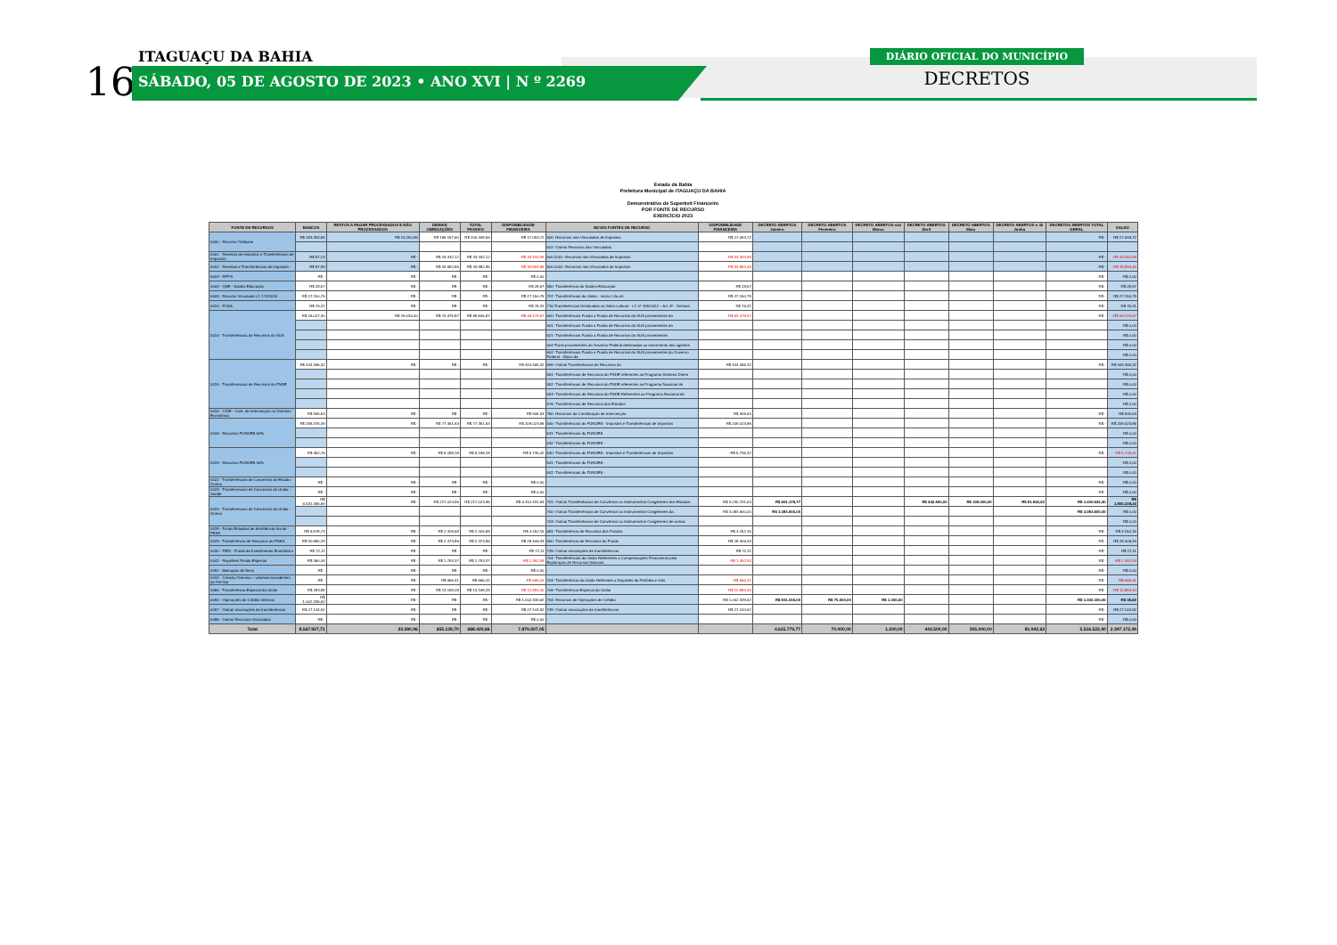16
ITAGUAÇU DA BAHIA
SÁBADO, 05 DE AGOSTO DE 2023 • ANO XVI | N º 2269
DIÁRIO OFICIAL DO MUNICÍPIO
DECRETOS
Estado da Bahia
Prefeitura Municipal de ITAGUAÇU DA BAHIA
Demonstrativo de Superávit Financeiro
POR FONTE DE RECURSO
EXERCÍCIO 2023
| FONTE DE RECURSOS | BANCOS | RESTOS A PAGAR PROCESSADOS E NÃO PROCESSADOS | DEMAIS OBRIGAÇÕES | TOTAL PASSIVO | DISPONIBLIDADE FINANCEIRA | NOVAS FONTES DE RECURSO | DISPONIBLIDADE FINANCEIRA | DECRETO ABERTOS Janeiro | DECRETO ABERTOS Fevereiro | DECRETO ABERTOS n14 Marco | DECRETO ABERTOS Abril | DECRETO ABERTOS Maio | DECRETO ABERTOS n 32 Junho | DECRETOS ABERTOS TOTAL GERAL | SALDO |
| --- | --- | --- | --- | --- | --- | --- | --- | --- | --- | --- | --- | --- | --- | --- | --- |
| 0000 - Recurso Ordinario | R$ 183.354,84 | R$ 14.250,96 | R$ 186.197,60 | R$ 200.448,56 | -R$ 17.093,72 | 500- Recursos não Vinculados de Impostos | R$ 17.093,72 | | | | | | | R$ - | R$ 17.093,72 |
| | | | | | | 501- Outros Recursos não Vinculados | | | | | | | | | |
| 0001 - Receitas de Impostos e Transferências de Impostos - | R$ 87,13 | R$ - | R$ 43.432,12 | R$ 43.432,12 | -R$ 43.344,99 | 500.1001 -Recursos não Vinculados de Impostos | -R$ 43.344,99 | | | | | | | R$ - | -R$ 43.344,99 |
| 0002 - Receitas e Transferências de Impostos - | R$ 87,99 | R$ - | R$ 33.982,85 | R$ 33.982,85 | -R$ 33.894,86 | 500.1002 -Recursos não Vinculados de Impostos | -R$ 33.894,46 | | | | | | | R$ - | -R$ 33.894,46 |
| 0003 - RPPS | R$ - | R$ - | R$ - | R$ - | R$ 0,00 | - | | | | | | | | R$ - | R$ 0,00 |
| 0004 - QSE - Salário Educação | R$ 28,57 | R$ - | R$ - | R$ - | R$ 28,57 | 550- Transferência do Salário-Educação | R$ 28,57 | | | | | | | R$ - | R$ 28,57 |
| 0009 - Recurso Vinculado LC 173/2020 | R$ 27.150,79 | R$ - | R$ - | R$ - | R$ 27.150,79 | 707- Transferências da União - inciso I do art. | R$ 27.150,79 | | | | | | | R$ - | R$ 27.150,79 |
| 0010 - FCBA | R$ 76,41 | R$ - | R$ - | R$ - | R$ 76,41 | 716 Transferências Destinadas ao Setor cultural - LC nº 195/2022 – Art. 8º - Demais | R$ 76,41 | | | | | | | R$ - | R$ 76,41 |
| 0014 - Transferências de Recursos do SUS | R$ 26.027,30 | R$ 19.030,00 | R$ 70.475,87 | R$ 89.505,87 | -R$ 63.478,57 | 600- Transferências Fundo a Fundo de Recursos do SUS provenientes do | -R$ 63.478,57 | | | | | | | R$ - | -R$ 63.478,57 |
| | | | | | | 601- Transferências Fundo a Fundo de Recursos do SUS provenientes do | | | | | | | | | R$ 0,00 |
| | | | | | | 621- Transferências Fundo a Fundo de Recursos do SUS provenientes | | | | | | | | | R$ 0,00 |
| | | | | | | 604-Trans provenientes do Governo Federal destinadas ao vencimento dos agentes | | | | | | | | | R$ 0,00 |
| | | | | | | 602- Transferências Fundo a Fundo de Recursos do SUS provenientes do Governo Federal - Bloco de | | | | | | | | | R$ 0,00 |
| 0015 - Transferencias de Recursos do FNDE | R$ 444.365,32 | R$ - | R$ - | R$ - | R$ 444.365,32 | 569- Outras Transferências de Recursos do | R$ 444.365,32 | | | | | | | R$ - | R$ 444.365,32 |
| | | | | | | 551- Transferências de Recursos do FNDE referentes ao Programa Dinheiro Direto | | | | | | | | | R$ 0,00 |
| | | | | | | 552- Transferências de Recursos do FNDE referentes ao Programa Nacional de | | | | | | | | | R$ 0,00 |
| | | | | | | 553- Transferências de Recursos do FNDE Referentes ao Programa Nacional de | | | | | | | | | R$ 0,00 |
| | | | | | | 576- Transferências de Recursos dos Estados | | | | | | | | | R$ 0,00 |
| 0016 - CIDE - Cont. de Intervenção no Domínio Econômico | R$ 905,53 | R$ - | R$ - | R$ - | R$ 905,53 | 750- Recursos da Contribuição de Intervenção | R$ 905,53 | | | | | | | R$ - | R$ 905,53 |
| 0018 - Recursos FUNDEB 60% | R$ 286.375,49 | R$ - | R$ 77.351,63 | R$ 77.351,63 | R$ 209.023,86 | 540- Transferências do FUNDEB - Impostos e Transferências de Impostos | R$ 209.023,86 | | | | | | | R$ - | R$ 209.023,86 |
| | | | | | | 541- Transferências do FUNDEB | | | | | | | | | R$ 0,00 |
| | | | | | | 542- Transferências do FUNDEB - | | | | | | | | | R$ 0,00 |
| 0019 - Recursos FUNDEB 40% | R$ 452,76 | R$ - | R$ 6.188,18 | R$ 6.188,18 | -R$ 5.735,42 | 540- Transferências do FUNDEB - Impostos e Transferências de Impostos | -R$ 5.735,42 | | | | | | | R$ - | -R$ 5.735,42 |
| | | | | | | 541- Transferências do FUNDEB - | | | | | | | | | R$ 0,00 |
| | | | | | | 542- Transferências do FUNDEB - | | | | | | | | | R$ 0,00 |
| 0022 - Transferências de Convenios do Estado - Outros | R$ - | R$ - | R$ - | R$ - | R$ 0,00 | - | | | | | | | | R$ - | R$ 0,00 |
| 0023 - Transferencias de Convenios da União - Saúde | R$ - | R$ - | R$ - | R$ - | R$ 0,00 | - | | | | | | | | R$ - | R$ 0,00 |
| 0024 - Transferencias de Convenios da União - Outros | R$ 6.531.355,59 | R$ - | R$ 217.023,95 | R$ 217.023,95 | R$ 6.314.331,64 | 701- Outras Transferências de Convênios ou Instrumentos Congêneres dos Estados | R$ 3.230.731,64 | R$ 601.179,77 | | | R$ 442.500,00 | R$ 305.000,00 | R$ 81.942,63 | R$ 1.430.622,40 | R$ 1.800.109,24 |
| | | | | | | 700- Outras Transferências de Convênios ou Instrumentos Congêneres da | R$ 3.083.600,00 | R$ 3.083.600,00 | | | | | | R$ 3.083.600,00 | R$ 0,00 |
| | | | | | | 703- Outras Transferências de Convênios ou Instrumentos Congêneres de outras | | | | | | | | | R$ 0,00 |
| 0028 - Fundo Estadual de Assistência Social - FEAS | R$ 6.578,73 | R$ - | R$ 2.426,58 | R$ 2.426,58 | R$ 4.152,15 | 661- Transferência de Recursos dos Fundos | R$ 4.152,15 | | | | | | | R$ - | R$ 4.152,15 |
| 0029 - Transferência de Recursos do FNAS | R$ 30.880,29 | R$ - | R$ 2.473,86 | R$ 2.473,86 | R$ 28.406,43 | 660- Transferência de Recursos do Fundo | R$ 28.406,43 | | | | | | | R$ - | R$ 28.406,43 |
| 0030 - FIES - Fundo de Investimento Econômico | R$ 72,11 | R$ - | R$ - | R$ - | R$ 72,11 | 749- Outras vinculações de transferências | R$ 72,11 | | | | | | | R$ - | R$ 72,11 |
| 0042 - Royalties/ Fundo Especial | R$ 360,44 | R$ - | R$ 1.753,37 | R$ 1.753,37 | -R$ 1.392,93 | 704- Transferências da União Referentes a Compensações Financeiras pela Exploração de Recursos Naturais | -R$ 1.392,93 | | | | | | | R$ - | -R$ 1.392,93 |
| 0092 - Alienação de Bens | R$ - | R$ - | R$ - | R$ - | R$ 0,00 | - | | | | | | | | R$ - | R$ 0,00 |
| 0044 - Cessão Onerosa – volumes excedentes do Pré-Sal | R$ - | R$ - | R$ 665,41 | R$ 665,41 | -R$ 665,41 | 704- Transferência da União Referente a Royalties do Petróleo e Gás | -R$ 665,41 | | | | | | | R$ - | -R$ 665,41 |
| 0055 - Transferência Especial da União | R$ 283,88 | R$ - | R$ 13.168,28 | R$ 13.168,28 | -R$ 12.884,40 | 706- Transferência Especial da União | -R$ 12.884,40 | | | | | | | R$ - | -R$ 12.884,40 |
| 0090 - Operações de Crédito Internas | R$ 1.002.339,62 | R$ - | R$ - | R$ - | R$ 1.002.339,62 | 754- Recursos de Operações de Crédito | R$ 1.002.339,62 | R$ 931.000,00 | R$ 70.000,00 | R$ 1.300,00 | | | | R$ 1.002.300,00 | R$ 39,62 |
| 0097 - Outras vinculações de transferências | R$ 27.144,92 | R$ - | R$ - | R$ - | R$ 27.144,92 | 749- Outras vinculações de transferências | R$ 27.144,92 | | | | | | | R$ - | R$ 27.144,92 |
| 0095 - Outros Recursos Vinculados | R$ - | R$ - | R$ - | R$ - | R$ 0,00 | - | | | | | | | | R$ - | R$ 0,00 |
| Total | 8.567.927,71 | 33.280,96 | 655.139,70 | 688.420,66 | 7.879.507,05 | | | 4.615.779,77 | 70.000,00 | 1.300,00 | 442.500,00 | 305.000,00 | 81.942,63 | 5.516.522,40 | 2.397.172,49 |